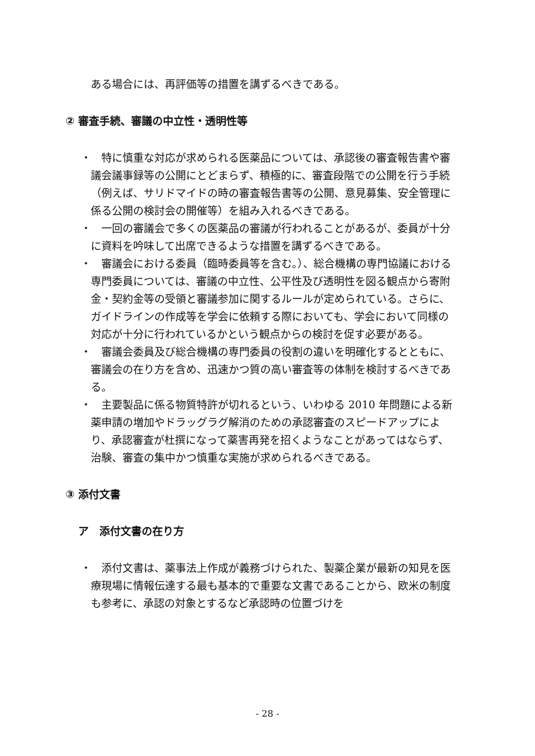ある場合には、再評価等の措置を講ずるべきである。
② 審査手続、審議の中立性・透明性等
・
　特に慎重な対応が求められる医薬品については、承認後の審査報告書や審議会議事録等の公開にとどまらず、積極的に、審査段階での公開を行う手続（例えば、サリドマイドの時の審査報告書等の公開、意見募集、安全管理に係る公開の検討会の開催等）を組み入れるべきである。
・
　一回の審議会で多くの医薬品の審議が行われることがあるが、委員が十分に資料を吟味して出席できるような措置を講ずるべきである。
・
　審議会における委員（臨時委員等を含む。）、総合機構の専門協議における専門委員については、審議の中立性、公平性及び透明性を図る観点から寄附金・契約金等の受領と審議参加に関するルールが定められている。さらに、ガイドラインの作成等を学会に依頼する際においても、学会において同様の対応が十分に行われているかという観点からの検討を促す必要がある。
・
　審議会委員及び総合機構の専門委員の役割の違いを明確化するとともに、審議会の在り方を含め、迅速かつ質の高い審査等の体制を検討するべきである。
・
　主要製品に係る物質特許が切れるという、いわゆる 2010 年問題による新薬申請の増加やドラッグラグ解消のための承認審査のスピードアップにより、承認審査が杜撰になって薬害再発を招くようなことがあってはならず、治験、審査の集中かつ慎重な実施が求められるべきである。
③ 添付文書
ア　添付文書の在り方
・
　添付文書は、薬事法上作成が義務づけられた、製薬企業が最新の知見を医療現場に情報伝達する最も基本的で重要な文書であることから、欧米の制度も参考に、承認の対象とするなど承認時の位置づけを
- 28 -